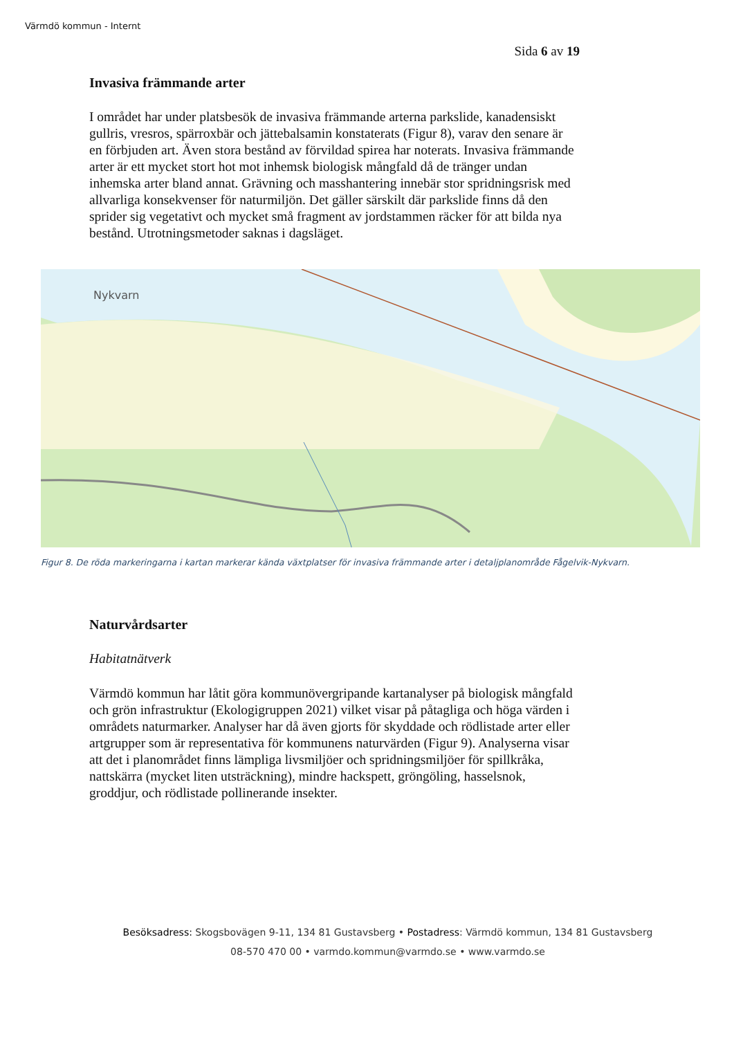Värmdö kommun - Internt
Sida 6 av 19
Invasiva främmande arter
I området har under platsbesök de invasiva främmande arterna parkslide, kanadensiskt gullris, vresros, spärroxbär och jättebalsamin konstaterats (Figur 8), varav den senare är en förbjuden art. Även stora bestånd av förvildad spirea har noterats. Invasiva främmande arter är ett mycket stort hot mot inhemsk biologisk mångfald då de tränger undan inhemska arter bland annat. Grävning och masshantering innebär stor spridningsrisk med allvarliga konsekvenser för naturmiljön. Det gäller särskilt där parkslide finns då den sprider sig vegetativt och mycket små fragment av jordstammen räcker för att bilda nya bestånd. Utrotningsmetoder saknas i dagsläget.
Nykvarn
Figur 8. De röda markeringarna i kartan markerar kända växtplatser för invasiva främmande arter i detaljplanområde Fågelvik-Nykvarn.
Naturvårdsarter
Habitatnätverk
Värmdö kommun har låtit göra kommunövergripande kartanalyser på biologisk mångfald och grön infrastruktur (Ekologigruppen 2021) vilket visar på påtagliga och höga värden i områdets naturmarker. Analyser har då även gjorts för skyddade och rödlistade arter eller artgrupper som är representativa för kommunens naturvärden (Figur 9). Analyserna visar att det i planområdet finns lämpliga livsmiljöer och spridningsmiljöer för spillkråka, nattskärra (mycket liten utsträckning), mindre hackspett, gröngöling, hasselsnok, groddjur, och rödlistade pollinerande insekter.
Besöksadress: Skogsbovägen 9-11, 134 81 Gustavsberg • Postadress: Värmdö kommun, 134 81 Gustavsberg
08-570 470 00 • varmdo.kommun@varmdo.se • www.varmdo.se